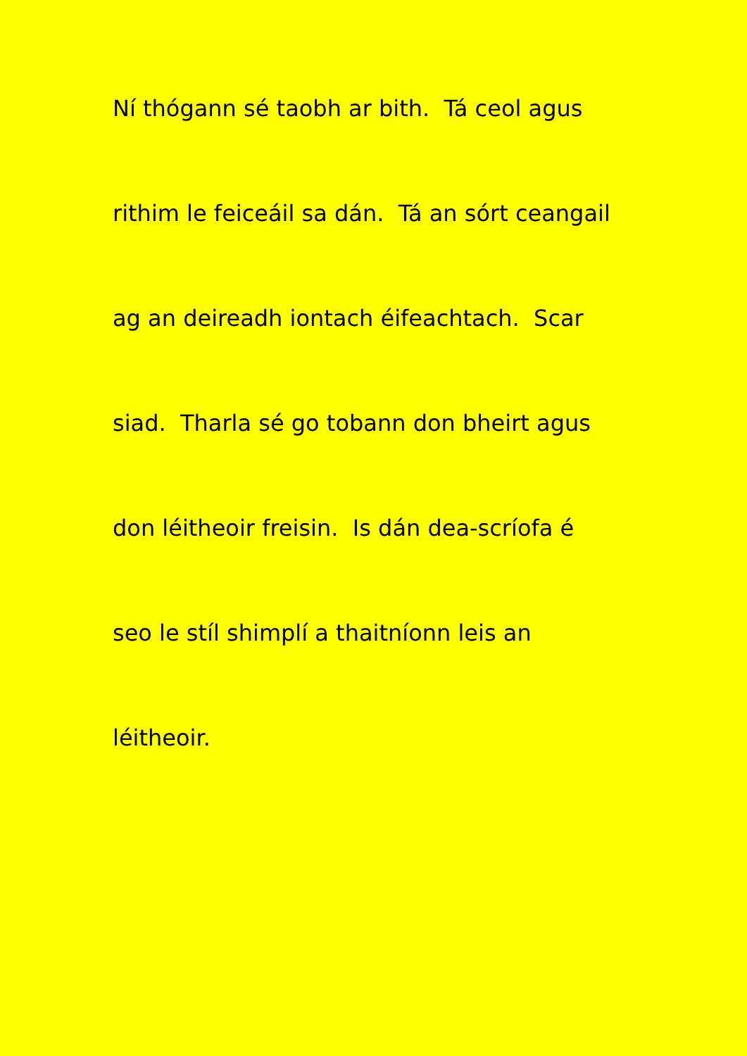Ní thógann sé taobh ar bith. Tá ceol agus
rithim le feiceáil sa dán. Tá an sórt ceangail
ag an deireadh iontach éifeachtach. Scar
siad. Tharla sé go tobann don bheirt agus
don léitheoir freisin. Is dán dea-scríofa é
seo le stíl shimplí a thaitníonn leis an
léitheoir.